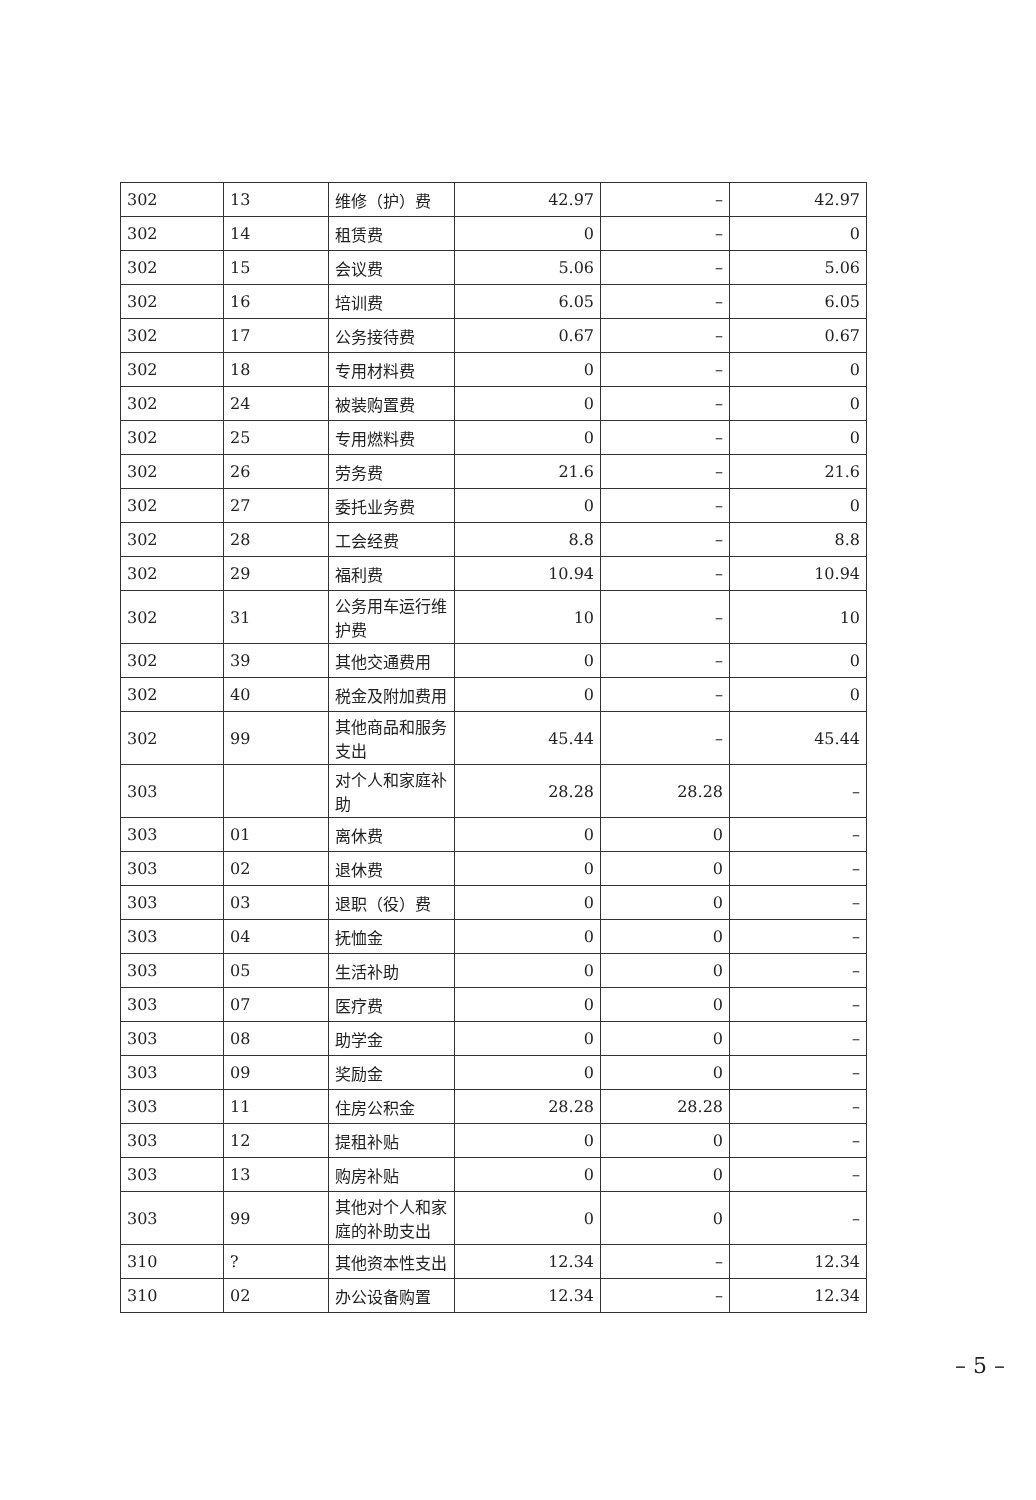| 302 | 13 | 维修（护）费 | 42.97 | – | 42.97 |
| 302 | 14 | 租赁费 | 0 | – | 0 |
| 302 | 15 | 会议费 | 5.06 | – | 5.06 |
| 302 | 16 | 培训费 | 6.05 | – | 6.05 |
| 302 | 17 | 公务接待费 | 0.67 | – | 0.67 |
| 302 | 18 | 专用材料费 | 0 | – | 0 |
| 302 | 24 | 被装购置费 | 0 | – | 0 |
| 302 | 25 | 专用燃料费 | 0 | – | 0 |
| 302 | 26 | 劳务费 | 21.6 | – | 21.6 |
| 302 | 27 | 委托业务费 | 0 | – | 0 |
| 302 | 28 | 工会经费 | 8.8 | – | 8.8 |
| 302 | 29 | 福利费 | 10.94 | – | 10.94 |
| 302 | 31 | 公务用车运行维护费 | 10 | – | 10 |
| 302 | 39 | 其他交通费用 | 0 | – | 0 |
| 302 | 40 | 税金及附加费用 | 0 | – | 0 |
| 302 | 99 | 其他商品和服务支出 | 45.44 | – | 45.44 |
| 303 | | 对个人和家庭补助 | 28.28 | 28.28 | – |
| 303 | 01 | 离休费 | 0 | 0 | – |
| 303 | 02 | 退休费 | 0 | 0 | – |
| 303 | 03 | 退职（役）费 | 0 | 0 | – |
| 303 | 04 | 抚恤金 | 0 | 0 | – |
| 303 | 05 | 生活补助 | 0 | 0 | – |
| 303 | 07 | 医疗费 | 0 | 0 | – |
| 303 | 08 | 助学金 | 0 | 0 | – |
| 303 | 09 | 奖励金 | 0 | 0 | – |
| 303 | 11 | 住房公积金 | 28.28 | 28.28 | – |
| 303 | 12 | 提租补贴 | 0 | 0 | – |
| 303 | 13 | 购房补贴 | 0 | 0 | – |
| 303 | 99 | 其他对个人和家庭的补助支出 | 0 | 0 | – |
| 310 | ? | 其他资本性支出 | 12.34 | – | 12.34 |
| 310 | 02 | 办公设备购置 | 12.34 | – | 12.34 |
– 5 –